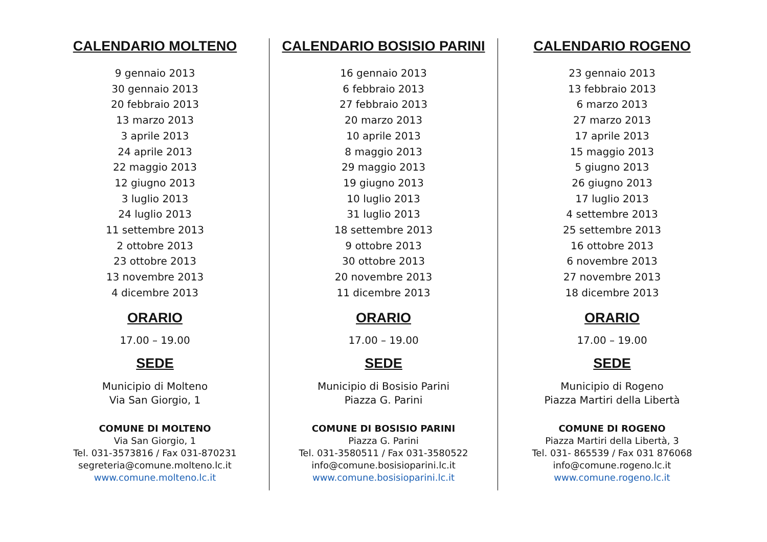CALENDARIO MOLTENO
9 gennaio 2013
30 gennaio 2013
20 febbraio 2013
13 marzo 2013
3 aprile 2013
24 aprile 2013
22 maggio 2013
12 giugno 2013
3 luglio 2013
24 luglio 2013
11 settembre 2013
2 ottobre 2013
23 ottobre 2013
13 novembre 2013
4 dicembre 2013
ORARIO
17.00 – 19.00
SEDE
Municipio di Molteno
Via San Giorgio, 1
COMUNE DI MOLTENO
Via San Giorgio, 1
Tel. 031-3573816 / Fax 031-870231
segreteria@comune.molteno.lc.it
www.comune.molteno.lc.it
CALENDARIO BOSISIO PARINI
16 gennaio 2013
6 febbraio 2013
27 febbraio 2013
20 marzo 2013
10 aprile 2013
8 maggio 2013
29 maggio 2013
19 giugno 2013
10 luglio 2013
31 luglio 2013
18 settembre 2013
9 ottobre 2013
30 ottobre 2013
20 novembre 2013
11 dicembre 2013
ORARIO
17.00 – 19.00
SEDE
Municipio di Bosisio Parini
Piazza G. Parini
COMUNE DI BOSISIO PARINI
Piazza G. Parini
Tel. 031-3580511 / Fax 031-3580522
info@comune.bosisioparini.lc.it
www.comune.bosisioparini.lc.it
CALENDARIO ROGENO
23 gennaio 2013
13 febbraio 2013
6 marzo 2013
27 marzo 2013
17 aprile 2013
15 maggio 2013
5 giugno 2013
26 giugno 2013
17 luglio 2013
4 settembre 2013
25 settembre 2013
16 ottobre 2013
6 novembre 2013
27 novembre 2013
18 dicembre 2013
ORARIO
17.00 – 19.00
SEDE
Municipio di Rogeno
Piazza Martiri della Libertà
COMUNE DI ROGENO
Piazza Martiri della Libertà, 3
Tel. 031- 865539 / Fax 031 876068
info@comune.rogeno.lc.it
www.comune.rogeno.lc.it